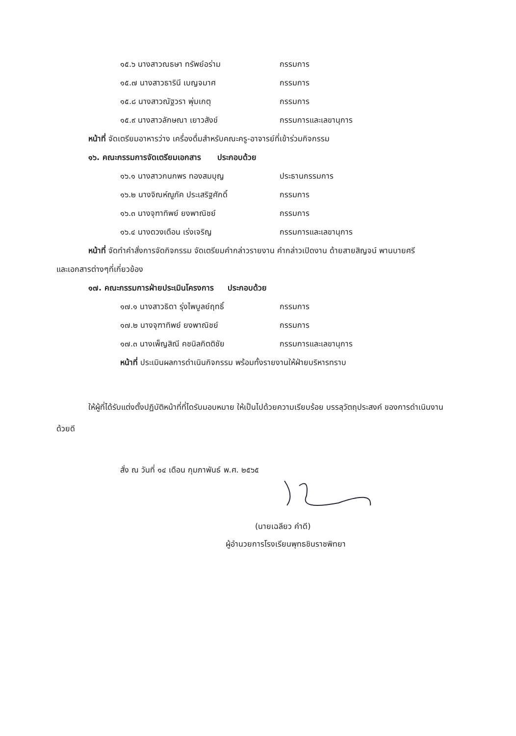๑๕.๖ นางสาวณธษา ทรัพย์อร่าม กรรมการ
๑๕.๗ นางสาวธารินี เบญจมาศ กรรมการ
๑๕.๘ นางสาวณัฐวรา พุ่มเกตุ กรรมการ
๑๕.๙ นางสาวลักษณา เยาวสังข์ กรรมการและเลขานุการ
หน้าที่ จัดเตรียมอาหารว่าง เครื่องดื่มสำหรับคณะครู-อาจารย์ที่เข้าร่วมกิจกรรม
๑๖. คณะกรรมการจัดเตรียมเอกสาร ประกอบด้วย
๑๖.๑ นางสาวกนกพร ทองสมบุญ ประธานกรรมการ
๑๖.๒ นางจิณห์ญูภัค ประเสริฐศักดิ์ กรรมการ
๑๖.๓ นางจุฑาทิพย์ ยงพาณิชย์ กรรมการ
๑๖.๔ นางดวงเดือน เร่งเจริญ กรรมการและเลขานุการ
หน้าที่ จัดทำคำสั่งการจัดกิจกรรม จัดเตรียมคำกล่าวรายงาน คำกล่าวเปิดงาน ด้ายสายสิญจน์ พานบายศรี และเอกสารต่างๆที่เกี่ยวข้อง
๑๗. คณะกรรมการฝ่ายประเมินโครงการ ประกอบด้วย
๑๗.๑ นางสาวธิดา รุ่งไพบูลย์ฤทธิ์ กรรมการ
๑๗.๒ นางจุฑาทิพย์ ยงพาณิชย์ กรรมการ
๑๗.๓ นางเพ็ญสิณี คชนิลกิตติชัย กรรมการและเลขานุการ
หน้าที่ ประเมินผลการดำเนินกิจกรรม พร้อมทั้งรายงานให้ฝ่ายบริหารทราบ
ให้ผู้ที่ได้รับแต่งตั้งปฏิบัติหน้าที่ที่ไดรับมอบหมาย ให้เป็นไปด้วยความเรียบร้อย บรรลุวัตถุประสงค์ ของการดำเนินงานด้วยดี
สั่ง ณ วันที่ ๑๔ เดือน กุมภาพันธ์ พ.ศ. ๒๕๖๕
(นายเฉลียว คำดี)
ผู้อำนวยการโรงเรียนพุทธชินราชพิทยา